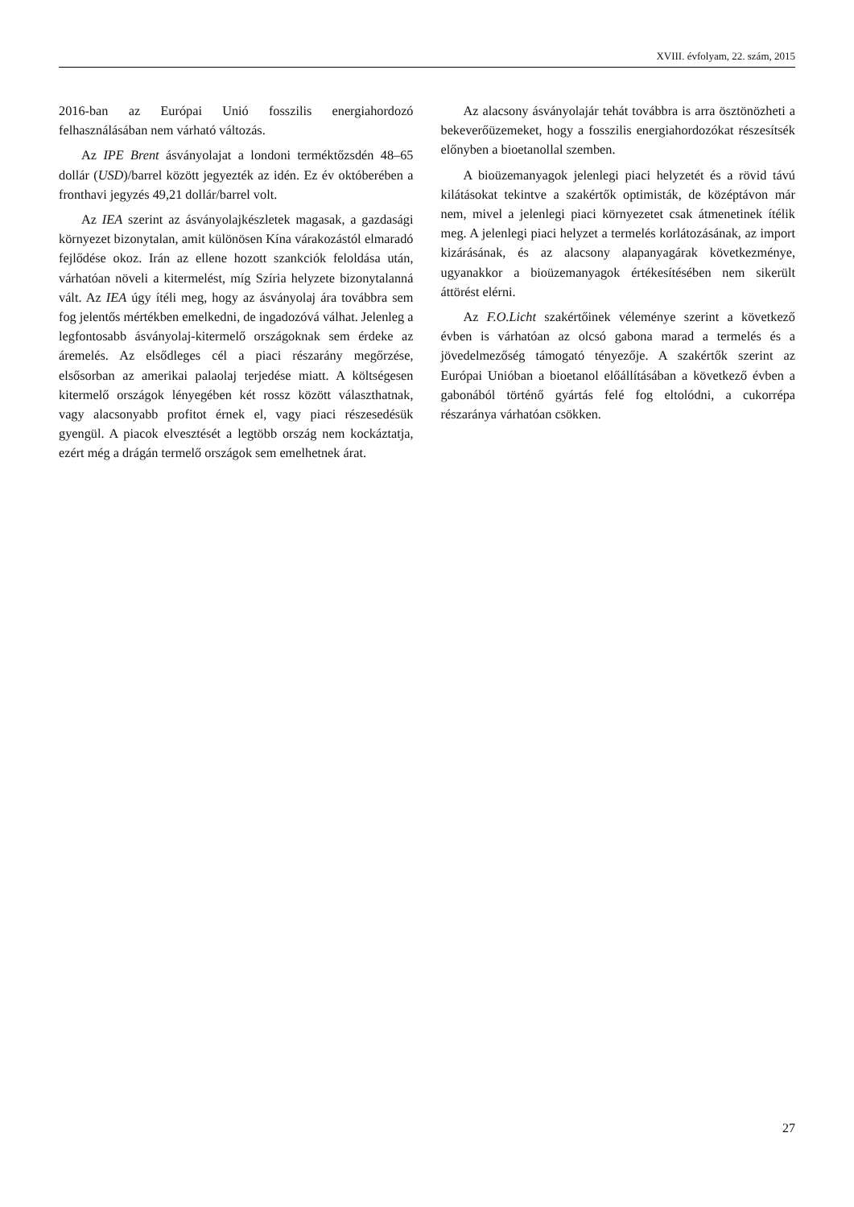XVIII. évfolyam, 22. szám, 2015
2016-ban az Európai Unió fosszilis energiahordozó felhasználásában nem várható változás.
Az IPE Brent ásványolajat a londoni terméktőzsdén 48–65 dollár (USD)/barrel között jegyezték az idén. Ez év októberében a fronthavi jegyzés 49,21 dollár/barrel volt.
Az IEA szerint az ásványolajkészletek magasak, a gazdasági környezet bizonytalan, amit különösen Kína várakozástól elmaradó fejlődése okoz. Irán az ellene hozott szankciók feloldása után, várhatóan növeli a kitermelést, míg Szíria helyzete bizonytalanná vált. Az IEA úgy ítéli meg, hogy az ásványolaj ára továbbra sem fog jelentős mértékben emelkedni, de ingadozóvá válhat. Jelenleg a legfontosabb ásványolaj-kitermelő országoknak sem érdeke az áremelés. Az elsődleges cél a piaci részarány megőrzése, elsősorban az amerikai palaolaj terjedése miatt. A költségesen kitermelő országok lényegében két rossz között választhatnak, vagy alacsonyabb profitot érnek el, vagy piaci részesedésük gyengül. A piacok elvesztését a legtöbb ország nem kockáztatja, ezért még a drágán termelő országok sem emelhetnek árat.
Az alacsony ásványolajár tehát továbbra is arra ösztönözheti a bekeverőüzemeket, hogy a fosszilis energiahordozókat részesítsék előnyben a bioetanollal szemben.
A bioüzemanyagok jelenlegi piaci helyzetét és a rövid távú kilátásokat tekintve a szakértők optimisták, de középtávon már nem, mivel a jelenlegi piaci környezetet csak átmenetinek ítélik meg. A jelenlegi piaci helyzet a termelés korlátozásának, az import kizárásának, és az alacsony alapanyagárak következménye, ugyanakkor a bioüzemanyagok értékesítésében nem sikerült áttörést elérni.
Az F.O.Licht szakértőinek véleménye szerint a következő évben is várhatóan az olcsó gabona marad a termelés és a jövedelmezőség támogató tényezője. A szakértők szerint az Európai Unióban a bioetanol előállításában a következő évben a gabonából történő gyártás felé fog eltolódni, a cukorrépa részaránya várhatóan csökken.
27